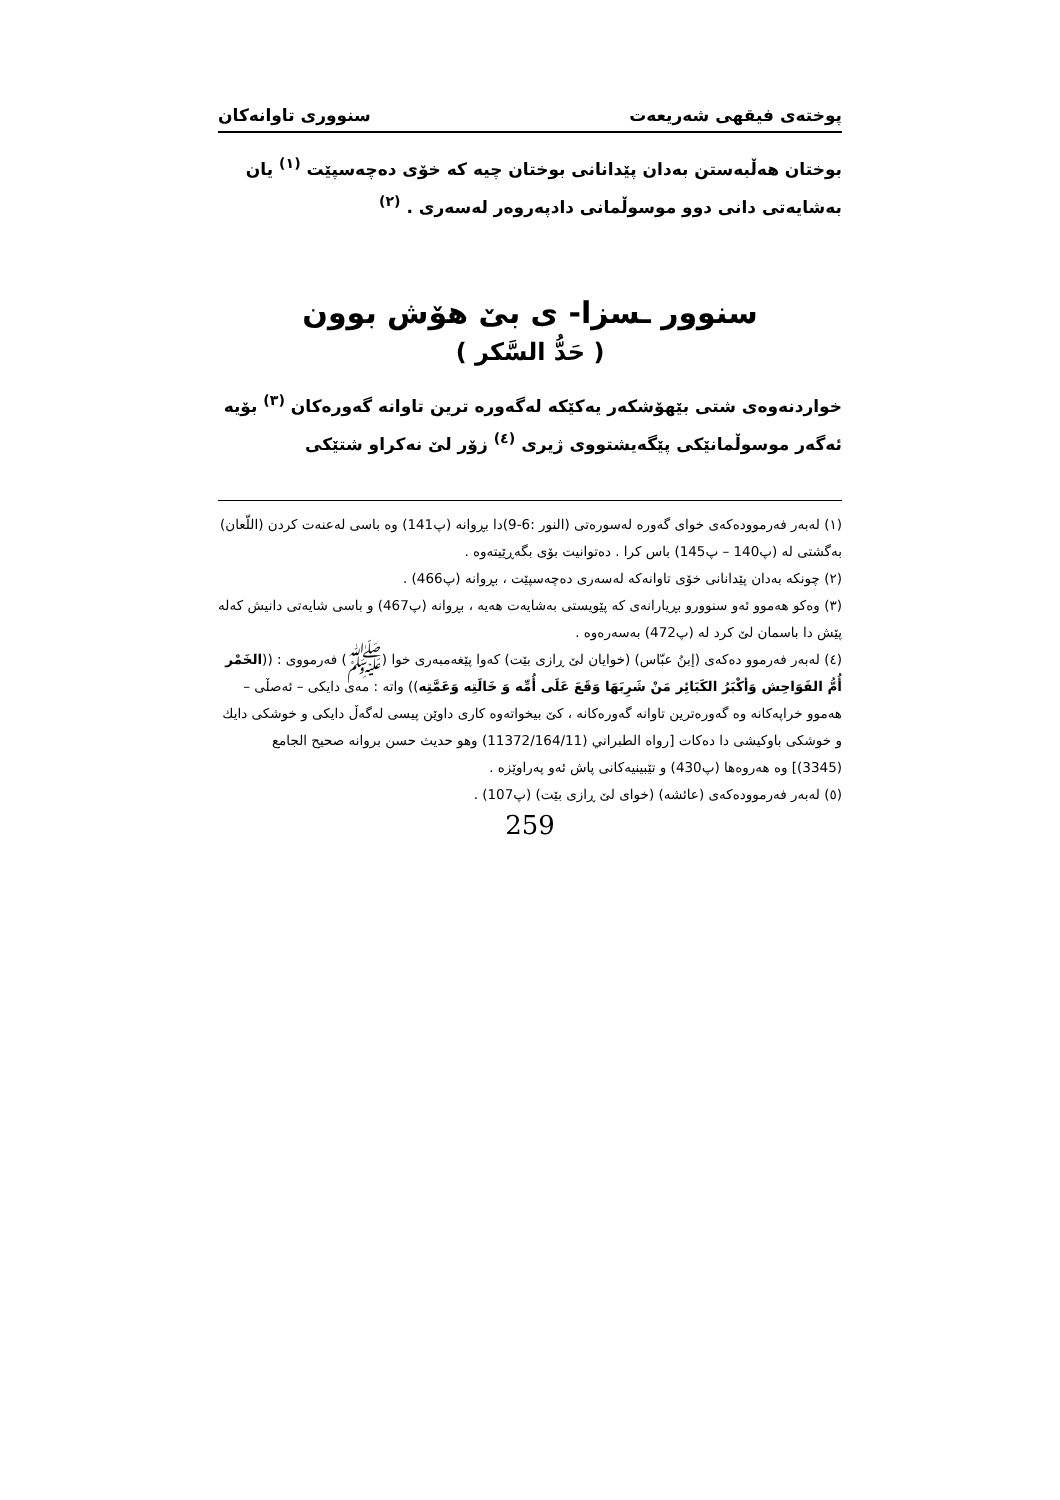پوختەی فیقهی شەریعەت سنووری تاوانەکان
بوختان هەڵبەستن بەدان پێدانانی بوختان چیە کە خۆی دەچەسپێت <sup>(١)</sup> یان بەشایەتی دانی دوو موسوڵمانی دادپەروەر لەسەری . <sup>(٢)</sup>
سنوور ـسزا- ی بێ هۆش بوون
( حَدُّ السَّكر )
خواردنەوەی شتی بێهۆشکەر یەکێکە لەگەورە ترین تاوانە گەورەکان <sup>(٣)</sup> بۆیە ئەگەر موسوڵمانێکی پێگەیشتووی ژیری <sup>(٤)</sup> زۆر لێ نەکراو شتێکی
(١) لەبەر فەرموودەکەی خوای گەورە لەسورەتی (النور :6-9)دا بڕوانە (پ141) وە باسی لەعنەت کردن (اللّعان) بەگشتی لە (پ140 – پ145) باس کرا . دەتوانیت بۆی بگەڕێیتەوە .
(٢) چونکە بەدان پێدانانی خۆی تاوانەکە لەسەری دەچەسپێت ، بڕوانە (پ466) .
(٣) وەکو هەموو ئەو سنوورو بڕیارانەی کە پێویستی بەشایەت هەیە ، بڕوانە (پ467) و باسی شایەتی دانیش کەلە پێش دا باسمان لێ کرد لە (پ472) بەسەرەوە .
(٤) لەبەر فەرموو دەکەی (إبنُ عبّاس) (خوایان لێ ڕازی بێت) کەوا پێغەمبەری خوا (ﷺ) فەرمووی : ((الخَمْر أُمُّ الفَوَاحِش وَأكْبَرُ الكَبَائِر مَنْ شَرِبَهَا وَقَعَ عَلَى أُمِّه وَ خَالَتِه وَعَمَّتِه)) واتە : مەی دایکی – ئەصڵی – هەموو خراپەکانە وە گەورەترین تاوانە گەورەکانە ، کێ بیخواتەوە کاری داوێن پیسی لەگەڵ دایکی و خوشکی دایك و خوشکی باوکیشی دا دەکات [رواه الطبراني (11372/164/11) وهو حديث حسن بروانه صحيح الجامع (3345)] وە هەروەها (پ430) و تێبینیەکانی پاش ئەو پەراوێزە .
(٥) لەبەر فەرموودەکەی (عائشه) (خوای لێ ڕازی بێت) (پ107) .
259